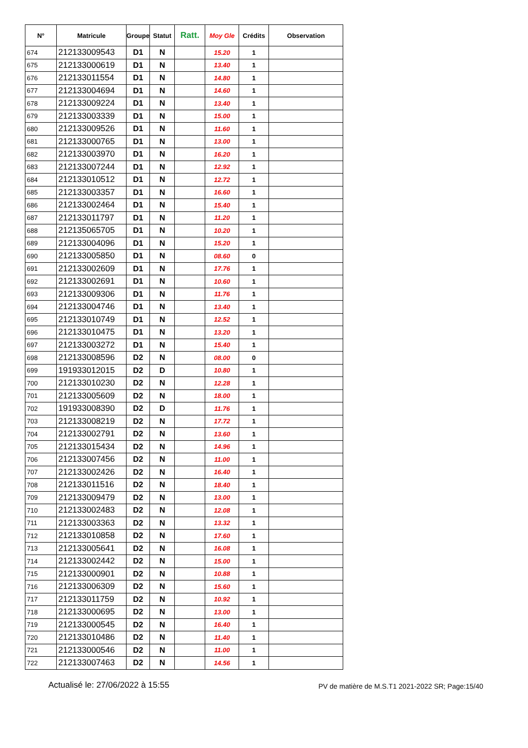| N° | Matricule | Groupe | Statut | Ratt. | Moy Gle | Crédits | Observation |
| --- | --- | --- | --- | --- | --- | --- | --- |
| 674 | 212133009543 | D1 | N | | 15.20 | 1 | |
| 675 | 212133000619 | D1 | N | | 13.40 | 1 | |
| 676 | 212133011554 | D1 | N | | 14.80 | 1 | |
| 677 | 212133004694 | D1 | N | | 14.60 | 1 | |
| 678 | 212133009224 | D1 | N | | 13.40 | 1 | |
| 679 | 212133003339 | D1 | N | | 15.00 | 1 | |
| 680 | 212133009526 | D1 | N | | 11.60 | 1 | |
| 681 | 212133000765 | D1 | N | | 13.00 | 1 | |
| 682 | 212133003970 | D1 | N | | 16.20 | 1 | |
| 683 | 212133007244 | D1 | N | | 12.92 | 1 | |
| 684 | 212133010512 | D1 | N | | 12.72 | 1 | |
| 685 | 212133003357 | D1 | N | | 16.60 | 1 | |
| 686 | 212133002464 | D1 | N | | 15.40 | 1 | |
| 687 | 212133011797 | D1 | N | | 11.20 | 1 | |
| 688 | 212135065705 | D1 | N | | 10.20 | 1 | |
| 689 | 212133004096 | D1 | N | | 15.20 | 1 | |
| 690 | 212133005850 | D1 | N | | 08.60 | 0 | |
| 691 | 212133002609 | D1 | N | | 17.76 | 1 | |
| 692 | 212133002691 | D1 | N | | 10.60 | 1 | |
| 693 | 212133009306 | D1 | N | | 11.76 | 1 | |
| 694 | 212133004746 | D1 | N | | 13.40 | 1 | |
| 695 | 212133010749 | D1 | N | | 12.52 | 1 | |
| 696 | 212133010475 | D1 | N | | 13.20 | 1 | |
| 697 | 212133003272 | D1 | N | | 15.40 | 1 | |
| 698 | 212133008596 | D2 | N | | 08.00 | 0 | |
| 699 | 191933012015 | D2 | D | | 10.80 | 1 | |
| 700 | 212133010230 | D2 | N | | 12.28 | 1 | |
| 701 | 212133005609 | D2 | N | | 18.00 | 1 | |
| 702 | 191933008390 | D2 | D | | 11.76 | 1 | |
| 703 | 212133008219 | D2 | N | | 17.72 | 1 | |
| 704 | 212133002791 | D2 | N | | 13.60 | 1 | |
| 705 | 212133015434 | D2 | N | | 14.96 | 1 | |
| 706 | 212133007456 | D2 | N | | 11.00 | 1 | |
| 707 | 212133002426 | D2 | N | | 16.40 | 1 | |
| 708 | 212133011516 | D2 | N | | 18.40 | 1 | |
| 709 | 212133009479 | D2 | N | | 13.00 | 1 | |
| 710 | 212133002483 | D2 | N | | 12.08 | 1 | |
| 711 | 212133003363 | D2 | N | | 13.32 | 1 | |
| 712 | 212133010858 | D2 | N | | 17.60 | 1 | |
| 713 | 212133005641 | D2 | N | | 16.08 | 1 | |
| 714 | 212133002442 | D2 | N | | 15.00 | 1 | |
| 715 | 212133000901 | D2 | N | | 10.88 | 1 | |
| 716 | 212133006309 | D2 | N | | 15.60 | 1 | |
| 717 | 212133011759 | D2 | N | | 10.92 | 1 | |
| 718 | 212133000695 | D2 | N | | 13.00 | 1 | |
| 719 | 212133000545 | D2 | N | | 16.40 | 1 | |
| 720 | 212133010486 | D2 | N | | 11.40 | 1 | |
| 721 | 212133000546 | D2 | N | | 11.00 | 1 | |
| 722 | 212133007463 | D2 | N | | 14.56 | 1 | |
Actualisé le: 27/06/2022 à 15:55 PV de matière de M.S.T1 2021-2022 SR; Page:15/40